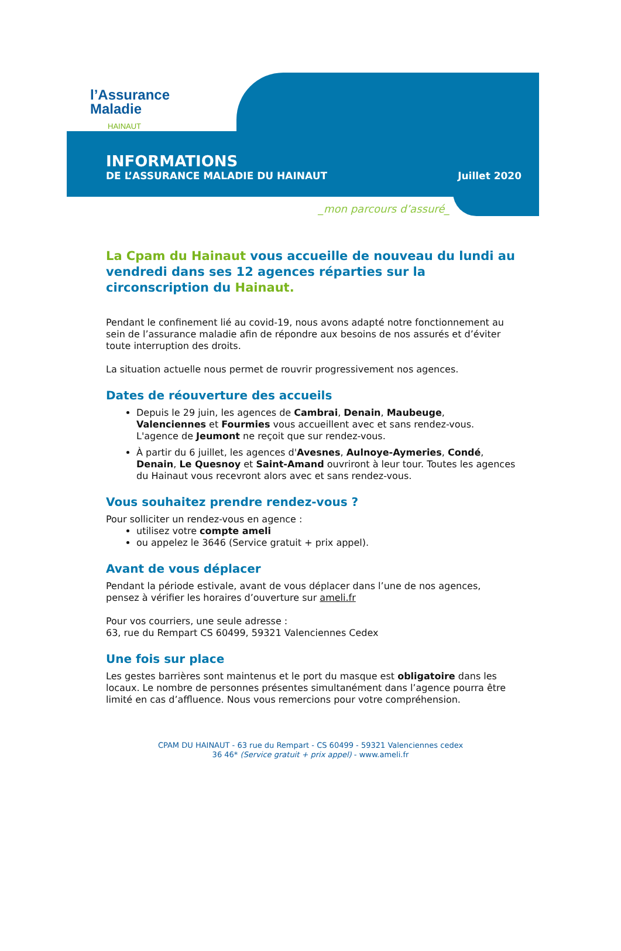l’Assurance
Maladie
HAINAUT
INFORMATIONS
DE L’ASSURANCE MALADIE DU HAINAUT Juillet 2020
_mon parcours d’assuré_
La Cpam du Hainaut vous accueille de nouveau du lundi au vendredi dans ses 12 agences réparties sur la circonscription du Hainaut.
Pendant le confinement lié au covid-19, nous avons adapté notre fonctionnement au sein de l’assurance maladie afin de répondre aux besoins de nos assurés et d’éviter toute interruption des droits.
La situation actuelle nous permet de rouvrir progressivement nos agences.
Dates de réouverture des accueils
Depuis le 29 juin, les agences de Cambrai, Denain, Maubeuge, Valenciennes et Fourmies vous accueillent avec et sans rendez-vous. L'agence de Jeumont ne reçoit que sur rendez-vous.
À partir du 6 juillet, les agences d'Avesnes, Aulnoye-Aymeries, Condé, Denain, Le Quesnoy et Saint-Amand ouvriront à leur tour. Toutes les agences du Hainaut vous recevront alors avec et sans rendez-vous.
Vous souhaitez prendre rendez-vous ?
Pour solliciter un rendez-vous en agence :
utilisez votre compte ameli
ou appelez le 3646 (Service gratuit + prix appel).
Avant de vous déplacer
Pendant la période estivale, avant de vous déplacer dans l’une de nos agences, pensez à vérifier les horaires d’ouverture sur ameli.fr
Pour vos courriers, une seule adresse :
63, rue du Rempart CS 60499, 59321 Valenciennes Cedex
Une fois sur place
Les gestes barrières sont maintenus et le port du masque est obligatoire dans les locaux. Le nombre de personnes présentes simultanément dans l’agence pourra être limité en cas d’affluence. Nous vous remercions pour votre compréhension.
CPAM DU HAINAUT - 63 rue du Rempart - CS 60499 - 59321 Valenciennes cedex
36 46* (Service gratuit + prix appel) - www.ameli.fr